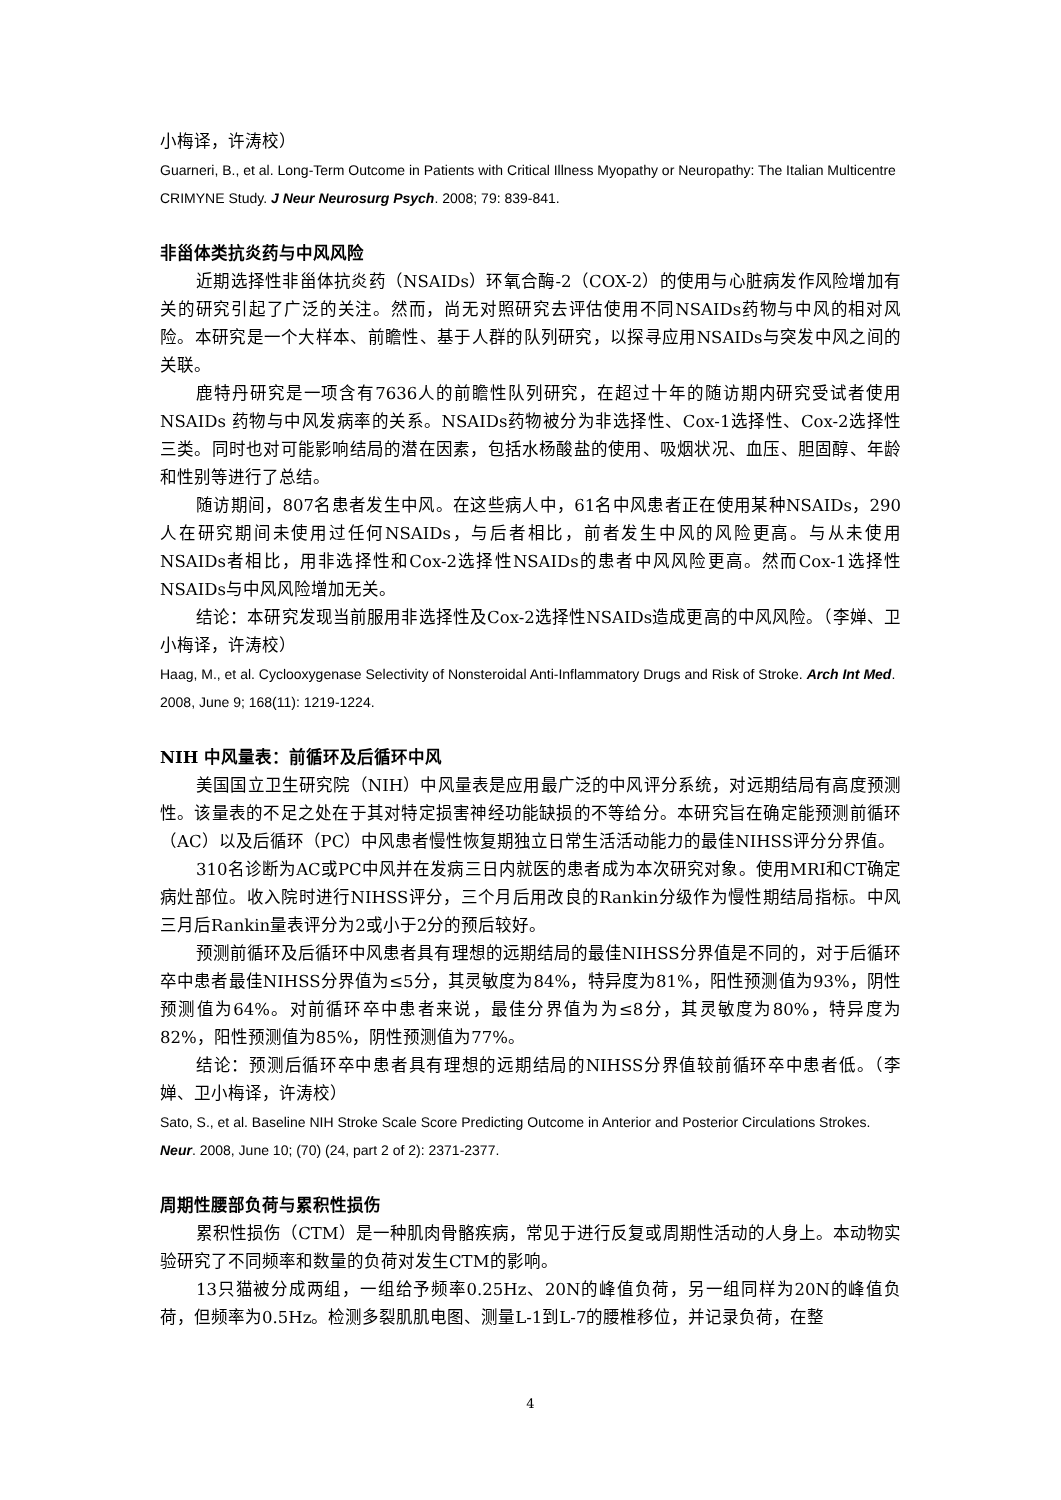小梅译，许涛校）
Guarneri, B., et al. Long-Term Outcome in Patients with Critical Illness Myopathy or Neuropathy: The Italian Multicentre CRIMYNE Study. J Neur Neurosurg Psych. 2008; 79: 839-841.
非甾体类抗炎药与中风风险
近期选择性非甾体抗炎药（NSAIDs）环氧合酶-2（COX-2）的使用与心脏病发作风险增加有关的研究引起了广泛的关注。然而，尚无对照研究去评估使用不同NSAIDs药物与中风的相对风险。本研究是一个大样本、前瞻性、基于人群的队列研究，以探寻应用NSAIDs与突发中风之间的关联。
鹿特丹研究是一项含有7636人的前瞻性队列研究，在超过十年的随访期内研究受试者使用NSAIDs 药物与中风发病率的关系。NSAIDs药物被分为非选择性、Cox-1选择性、Cox-2选择性三类。同时也对可能影响结局的潜在因素，包括水杨酸盐的使用、吸烟状况、血压、胆固醇、年龄和性别等进行了总结。
随访期间，807名患者发生中风。在这些病人中，61名中风患者正在使用某种NSAIDs，290人在研究期间未使用过任何NSAIDs，与后者相比，前者发生中风的风险更高。与从未使用NSAIDs者相比，用非选择性和Cox-2选择性NSAIDs的患者中风风险更高。然而Cox-1选择性NSAIDs与中风风险增加无关。
结论：本研究发现当前服用非选择性及Cox-2选择性NSAIDs造成更高的中风风险。（李婵、卫小梅译，许涛校）
Haag, M., et al. Cyclooxygenase Selectivity of Nonsteroidal Anti-Inflammatory Drugs and Risk of Stroke. Arch Int Med. 2008, June 9; 168(11): 1219-1224.
NIH 中风量表：前循环及后循环中风
美国国立卫生研究院（NIH）中风量表是应用最广泛的中风评分系统，对远期结局有高度预测性。该量表的不足之处在于其对特定损害神经功能缺损的不等给分。本研究旨在确定能预测前循环（AC）以及后循环（PC）中风患者慢性恢复期独立日常生活活动能力的最佳NIHSS评分分界值。
310名诊断为AC或PC中风并在发病三日内就医的患者成为本次研究对象。使用MRI和CT确定病灶部位。收入院时进行NIHSS评分，三个月后用改良的Rankin分级作为慢性期结局指标。中风三月后Rankin量表评分为2或小于2分的预后较好。
预测前循环及后循环中风患者具有理想的远期结局的最佳NIHSS分界值是不同的，对于后循环卒中患者最佳NIHSS分界值为≤5分，其灵敏度为84%，特异度为81%，阳性预测值为93%，阴性预测值为64%。对前循环卒中患者来说，最佳分界值为为≤8分，其灵敏度为80%，特异度为82%，阳性预测值为85%，阴性预测值为77%。
结论：预测后循环卒中患者具有理想的远期结局的NIHSS分界值较前循环卒中患者低。（李婵、卫小梅译，许涛校）
Sato, S., et al. Baseline NIH Stroke Scale Score Predicting Outcome in Anterior and Posterior Circulations Strokes. Neur. 2008, June 10; (70) (24, part 2 of 2): 2371-2377.
周期性腰部负荷与累积性损伤
累积性损伤（CTM）是一种肌肉骨骼疾病，常见于进行反复或周期性活动的人身上。本动物实验研究了不同频率和数量的负荷对发生CTM的影响。
13只猫被分成两组，一组给予频率0.25Hz、20N的峰值负荷，另一组同样为20N的峰值负荷，但频率为0.5Hz。检测多裂肌肌电图、测量L-1到L-7的腰椎移位，并记录负荷，在整
4